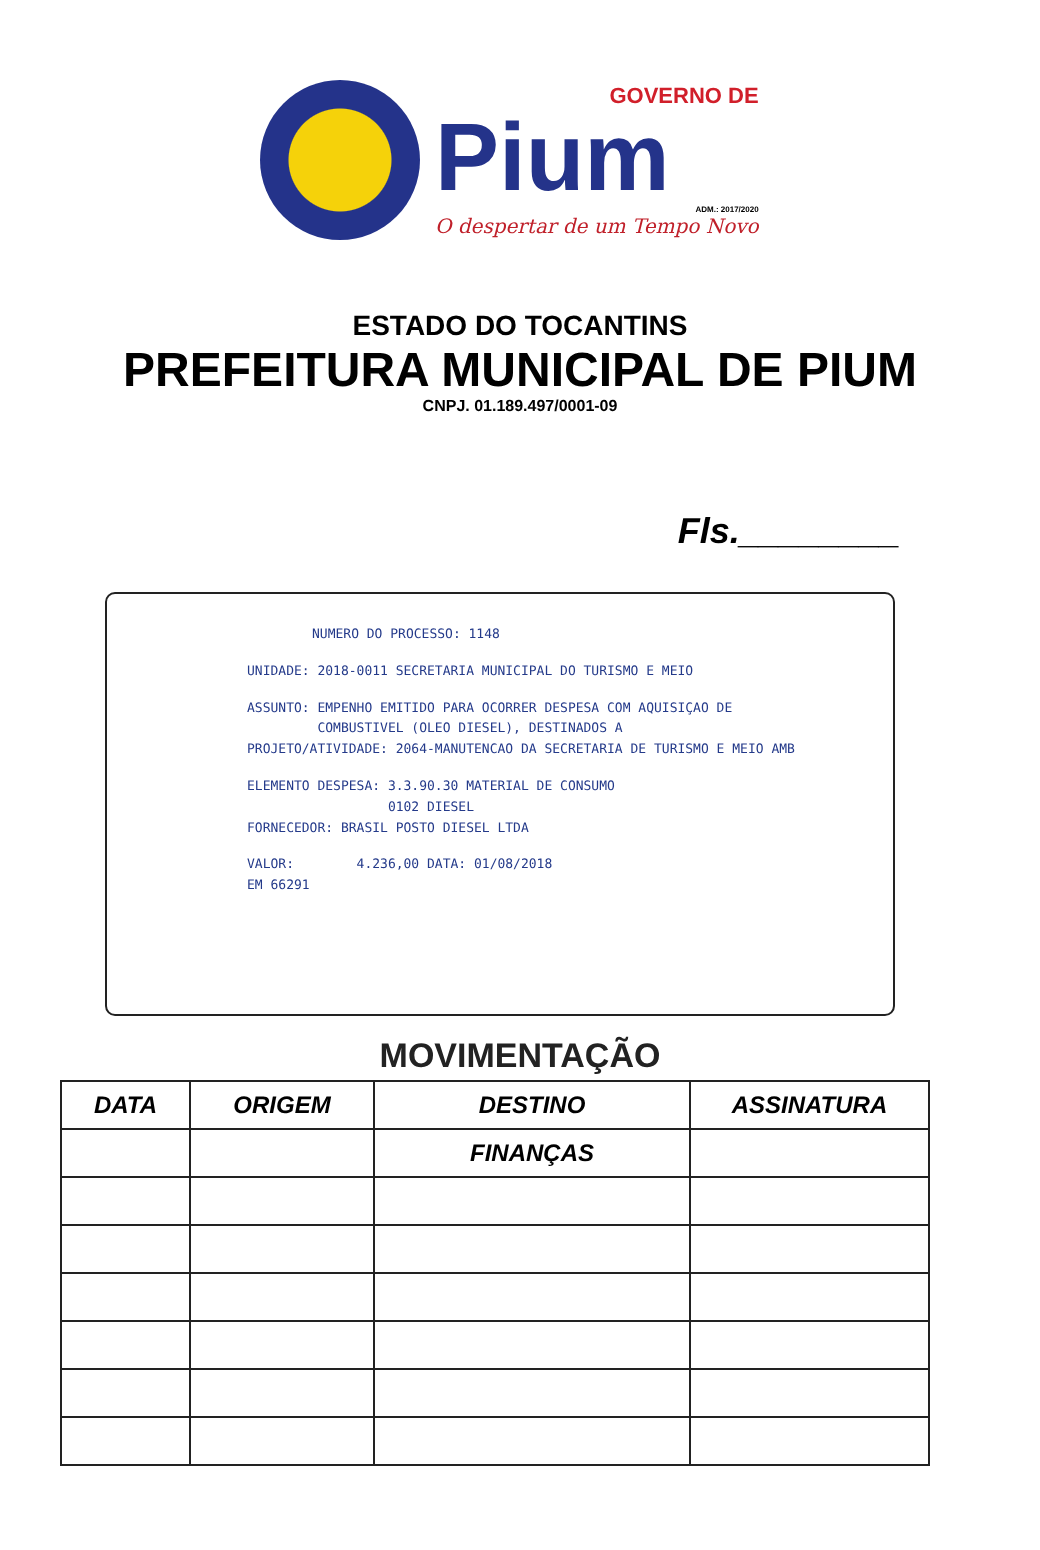GOVERNO DE
Pium
ADM.: 2017/2020
O despertar de um Tempo Novo
ESTADO DO TOCANTINS
PREFEITURA MUNICIPAL DE PIUM
CNPJ. 01.189.497/0001-09
Fls.________
NUMERO DO PROCESSO: 1148
UNIDADE: 2018-0011 SECRETARIA MUNICIPAL DO TURISMO E MEIO
ASSUNTO: EMPENHO EMITIDO PARA OCORRER DESPESA COM AQUISIÇAO DE
COMBUSTIVEL (OLEO DIESEL), DESTINADOS A
PROJETO/ATIVIDADE: 2064-MANUTENCAO DA SECRETARIA DE TURISMO E MEIO AMB
ELEMENTO DESPESA: 3.3.90.30 MATERIAL DE CONSUMO
0102 DIESEL
FORNECEDOR: BRASIL POSTO DIESEL LTDA
VALOR: 4.236,00 DATA: 01/08/2018
EM 66291
MOVIMENTAÇÃO
| DATA | ORIGEM | DESTINO | ASSINATURA |
| --- | --- | --- | --- |
| | | FINANÇAS | |